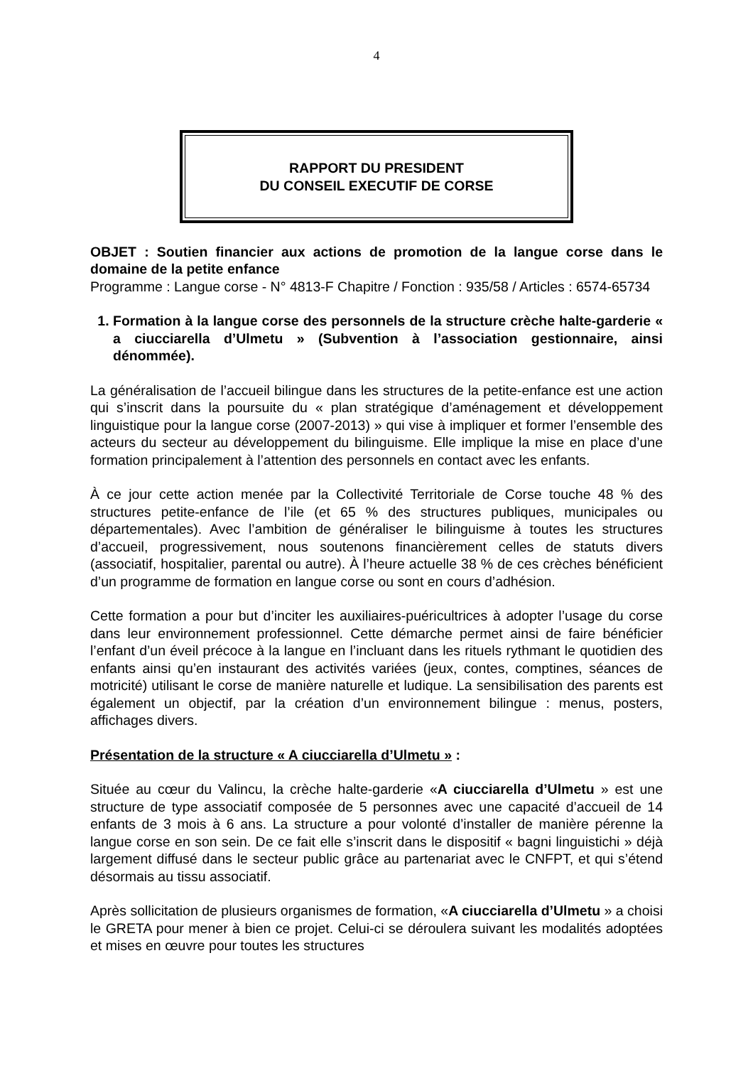4
RAPPORT DU PRESIDENT
DU CONSEIL EXECUTIF DE CORSE
OBJET : Soutien financier aux actions de promotion de la langue corse dans le domaine de la petite enfance
Programme : Langue corse - N° 4813-F Chapitre / Fonction : 935/58 / Articles : 6574-65734
1. Formation à la langue corse des personnels de la structure crèche halte-garderie « a ciucciarella d’Ulmetu » (Subvention à l’association gestionnaire, ainsi dénommée).
La généralisation de l’accueil bilingue dans les structures de la petite-enfance est une action qui s’inscrit dans la poursuite du « plan stratégique d’aménagement et développement linguistique pour la langue corse (2007-2013) » qui vise à impliquer et former l’ensemble des acteurs du secteur au développement du bilinguisme. Elle implique la mise en place d’une formation principalement à l’attention des personnels en contact avec les enfants.
À ce jour cette action menée par la Collectivité Territoriale de Corse touche 48 % des structures petite-enfance de l’ile (et 65 % des structures publiques, municipales ou départementales). Avec l’ambition de généraliser le bilinguisme à toutes les structures d’accueil, progressivement, nous soutenons financièrement celles de statuts divers (associatif, hospitalier, parental ou autre). À l’heure actuelle 38 % de ces crèches bénéficient d’un programme de formation en langue corse ou sont en cours d’adhésion.
Cette formation a pour but d’inciter les auxiliaires-puéricultrices à adopter l’usage du corse dans leur environnement professionnel. Cette démarche permet ainsi de faire bénéficier l’enfant d’un éveil précoce à la langue en l’incluant dans les rituels rythmant le quotidien des enfants ainsi qu’en instaurant des activités variées (jeux, contes, comptines, séances de motricité) utilisant le corse de manière naturelle et ludique. La sensibilisation des parents est également un objectif, par la création d’un environnement bilingue : menus, posters, affichages divers.
Présentation de la structure « A ciucciarella d’Ulmetu » :
Située au cœur du Valincu, la crèche halte-garderie «A ciucciarella d’Ulmetu » est une structure de type associatif composée de 5 personnes avec une capacité d’accueil de 14 enfants de 3 mois à 6 ans. La structure a pour volonté d’installer de manière pérenne la langue corse en son sein. De ce fait elle s’inscrit dans le dispositif « bagni linguistichi » déjà largement diffusé dans le secteur public grâce au partenariat avec le CNFPT, et qui s’étend désormais au tissu associatif.
Après sollicitation de plusieurs organismes de formation, «A ciucciarella d’Ulmetu » a choisi le GRETA pour mener à bien ce projet. Celui-ci se déroulera suivant les modalités adoptées et mises en œuvre pour toutes les structures